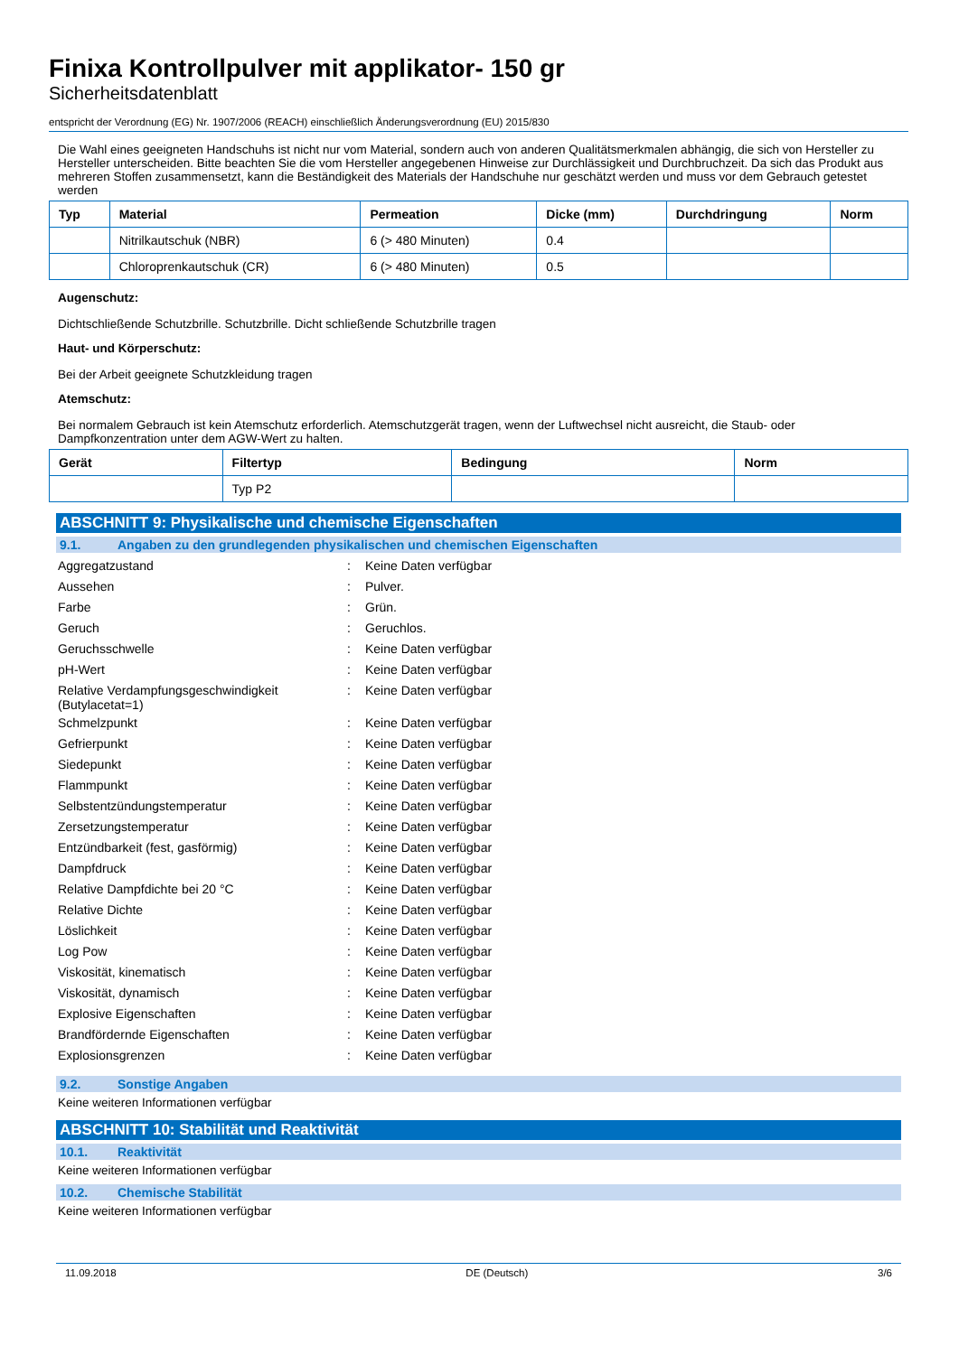Finixa Kontrollpulver mit applikator- 150 gr
Sicherheitsdatenblatt
entspricht der Verordnung (EG) Nr. 1907/2006 (REACH) einschließlich Änderungsverordnung (EU) 2015/830
Die Wahl eines geeigneten Handschuhs ist nicht nur vom Material, sondern auch von anderen Qualitätsmerkmalen abhängig, die sich von Hersteller zu Hersteller unterscheiden. Bitte beachten Sie die vom Hersteller angegebenen Hinweise zur Durchlässigkeit und Durchbruchzeit. Da sich das Produkt aus mehreren Stoffen zusammensetzt, kann die Beständigkeit des Materials der Handschuhe nur geschätzt werden und muss vor dem Gebrauch getestet werden
| Typ | Material | Permeation | Dicke (mm) | Durchdringung | Norm |
| --- | --- | --- | --- | --- | --- |
| | Nitrilkautschuk (NBR) | 6 (> 480 Minuten) | 0.4 | | |
| | Chloroprenkautschuk (CR) | 6 (> 480 Minuten) | 0.5 | | |
Augenschutz:
Dichtschließende Schutzbrille. Schutzbrille. Dicht schließende Schutzbrille tragen
Haut- und Körperschutz:
Bei der Arbeit geeignete Schutzkleidung tragen
Atemschutz:
Bei normalem Gebrauch ist kein Atemschutz erforderlich. Atemschutzgerät tragen, wenn der Luftwechsel nicht ausreicht, die Staub- oder Dampfkonzentration unter dem AGW-Wert zu halten.
| Gerät | Filtertyp | Bedingung | Norm |
| --- | --- | --- | --- |
| | Typ P2 | | |
ABSCHNITT 9: Physikalische und chemische Eigenschaften
9.1. Angaben zu den grundlegenden physikalischen und chemischen Eigenschaften
| Aggregatzustand | : | Keine Daten verfügbar |
| Aussehen | : | Pulver. |
| Farbe | : | Grün. |
| Geruch | : | Geruchlos. |
| Geruchsschwelle | : | Keine Daten verfügbar |
| pH-Wert | : | Keine Daten verfügbar |
| Relative Verdampfungsgeschwindigkeit (Butylacetat=1) | : | Keine Daten verfügbar |
| Schmelzpunkt | : | Keine Daten verfügbar |
| Gefrierpunkt | : | Keine Daten verfügbar |
| Siedepunkt | : | Keine Daten verfügbar |
| Flammpunkt | : | Keine Daten verfügbar |
| Selbstentzündungstemperatur | : | Keine Daten verfügbar |
| Zersetzungstemperatur | : | Keine Daten verfügbar |
| Entzündbarkeit (fest, gasförmig) | : | Keine Daten verfügbar |
| Dampfdruck | : | Keine Daten verfügbar |
| Relative Dampfdichte bei 20 °C | : | Keine Daten verfügbar |
| Relative Dichte | : | Keine Daten verfügbar |
| Löslichkeit | : | Keine Daten verfügbar |
| Log Pow | : | Keine Daten verfügbar |
| Viskosität, kinematisch | : | Keine Daten verfügbar |
| Viskosität, dynamisch | : | Keine Daten verfügbar |
| Explosive Eigenschaften | : | Keine Daten verfügbar |
| Brandfördernde Eigenschaften | : | Keine Daten verfügbar |
| Explosionsgrenzen | : | Keine Daten verfügbar |
9.2. Sonstige Angaben
Keine weiteren Informationen verfügbar
ABSCHNITT 10: Stabilität und Reaktivität
10.1. Reaktivität
Keine weiteren Informationen verfügbar
10.2. Chemische Stabilität
Keine weiteren Informationen verfügbar
11.09.2018 DE (Deutsch) 3/6